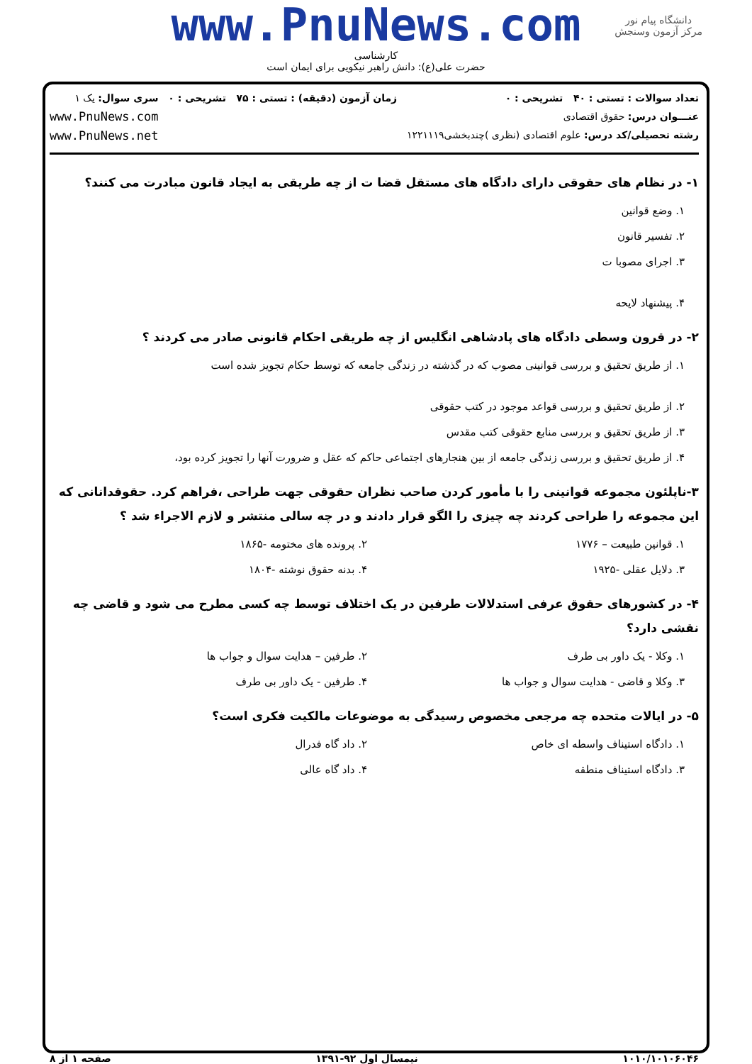دانشگاه پیام نور
مرکز آزمون وسنجش
www.PnuNews.com
کارشناسی
حضرت علی(ع): دانش راهبر نیکویی برای ایمان است
تعداد سوالات : تستی : ۴۰ تشریحی : ۰
عنـــوان درس: حقوق اقتصادی
رشته تحصیلی/کد درس: علوم اقتصادی (نظری )چندبخشی۱۲۲۱۱۱۹
زمان آزمون (دقیقه) : تستی : ۷۵ تشریحی : ۰
سری سوال: یک ۱
www.PnuNews.com
www.PnuNews.net
۱- در نظام های حقوقی دارای دادگاه های مستقل قضا ت از چه طریقی به ایجاد قانون مبادرت می کنند؟
۱. وضع قوانین
۲. تفسیر قانون
۳. اجرای مصوبا ت
۴. پیشنهاد لایحه
۲- در قرون وسطی دادگاه های پادشاهی انگلیس از چه طریقی احکام قانونی صادر می کردند ؟
۱. از طریق تحقیق و بررسی قوانینی مصوب که در گذشته در زندگی جامعه که توسط حکام تجویز شده است
۲. از طریق تحقیق و بررسی قواعد موجود در کتب حقوقی
۳. از طریق تحقیق و بررسی منابع حقوقی کتب مقدس
۴. از طریق تحقیق و بررسی زندگی جامعه از بین هنجارهای اجتماعی حاکم که عقل و ضرورت آنها را تجویز کرده بود،
۳-ناپلئون مجموعه قوانینی را با مأمور کردن صاحب نظران حقوقی جهت طراحی ،فراهم کرد. حقوقدانانی که این مجموعه را طراحی کردند چه چیزی را الگو قرار دادند و در چه سالی منتشر و لازم الاجراء شد ؟
۱. قوانین طبیعت – ۱۷۷۶
۲. پرونده های مختومه -۱۸۶۵
۳. دلایل عقلی -۱۹۲۵
۴. بدنه حقوق نوشته -۱۸۰۴
۴- در کشورهای حقوق عرفی استدلالات طرفین در یک اختلاف توسط چه کسی مطرح می شود و قاضی چه نقشی دارد؟
۱. وکلا - یک داور بی طرف
۲. طرفین – هدایت سوال و جواب ها
۳. وکلا و قاضی - هدایت سوال و جواب ها
۴. طرفین - یک داور بی طرف
۵- در ایالات متحده چه مرجعی مخصوص رسیدگی به موضوعات مالکیت فکری است؟
۱. دادگاه استیناف واسطه ای خاص
۲. داد گاه فدرال
۳. دادگاه استیناف منطقه
۴. داد گاه عالی
۱۰۱۰/۱۰۱۰۶۰۴۶ نیمسال اول ۹۲-۱۳۹۱ صفحه ۱ از ۸